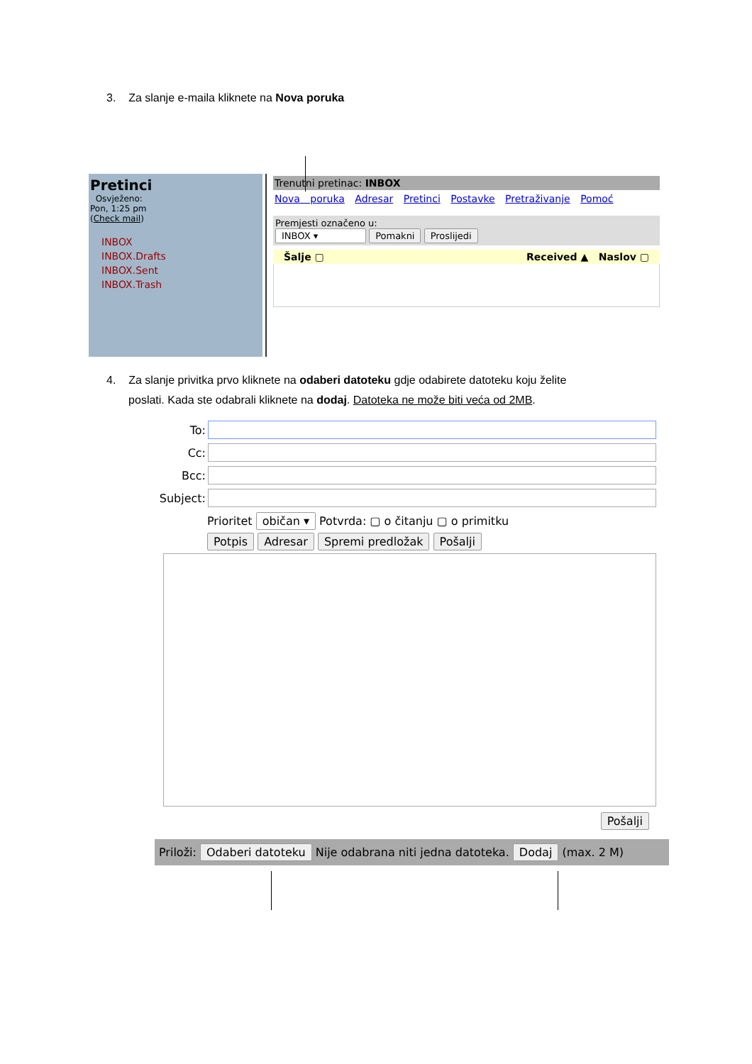3. Za slanje e-maila kliknete na Nova poruka
Pretinci
Osvježeno:
Pon, 1:25 pm
(Check mail)
INBOX
INBOX.Drafts
INBOX.Sent
INBOX.Trash
Trenutni pretinac: INBOX
Nova poruka Adresar Pretinci Postavke Pretraživanje Pomoć
Premjesti označeno u:
INBOX ▾ Pomakni Proslijedi
Šalje ▢ Received ▲ Naslov ▢
4. Za slanje privitka prvo kliknete na odaberi datoteku gdje odabirete datoteku koju želite
poslati. Kada ste odabrali kliknete na dodaj. Datoteka ne može biti veća od 2MB.
To:
Cc:
Bcc:
Subject:
Prioritet običan ▾ Potvrda: ▢ o čitanju ▢ o primitku
Potpis Adresar Spremi predložak Pošalji
Pošalji
Priloži: Odaberi datoteku Nije odabrana niti jedna datoteka. Dodaj (max. 2 M)